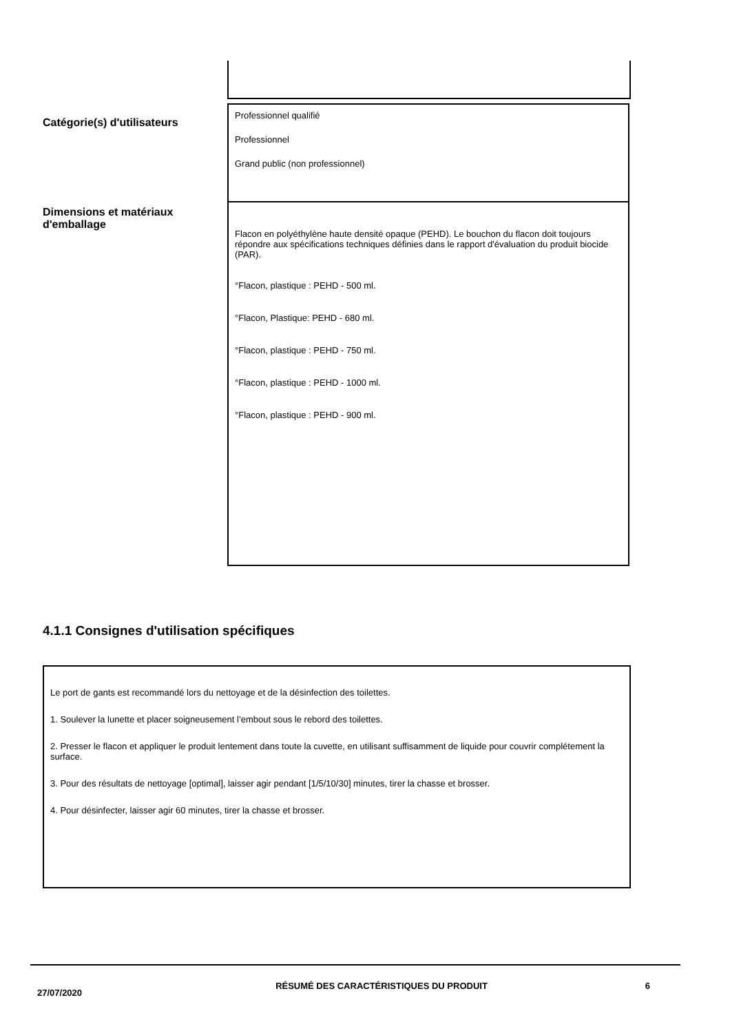| Catégorie(s) d'utilisateurs | Professionnel qualifié Professionnel Grand public (non professionnel) |
| Dimensions et matériaux d'emballage | Flacon en polyéthylène haute densité opaque (PEHD). Le bouchon du flacon doit toujours répondre aux spécifications techniques définies dans le rapport d'évaluation du produit biocide (PAR). °Flacon, plastique : PEHD - 500 ml. °Flacon, Plastique: PEHD - 680 ml. °Flacon, plastique : PEHD - 750 ml. °Flacon, plastique : PEHD - 1000 ml. °Flacon, plastique : PEHD - 900 ml. |
4.1.1 Consignes d'utilisation spécifiques
Le port de gants est recommandé lors du nettoyage et de la désinfection des toilettes.
1. Soulever la lunette et placer soigneusement l’embout sous le rebord des toilettes.
2. Presser le flacon et appliquer le produit lentement dans toute la cuvette, en utilisant suffisamment de liquide pour couvrir complétement la surface.
3. Pour des résultats de nettoyage [optimal], laisser agir pendant [1/5/10/30] minutes, tirer la chasse et brosser.
4. Pour désinfecter, laisser agir 60 minutes, tirer la chasse et brosser.
27/07/2020
RÉSUMÉ DES CARACTÉRISTIQUES DU PRODUIT 6